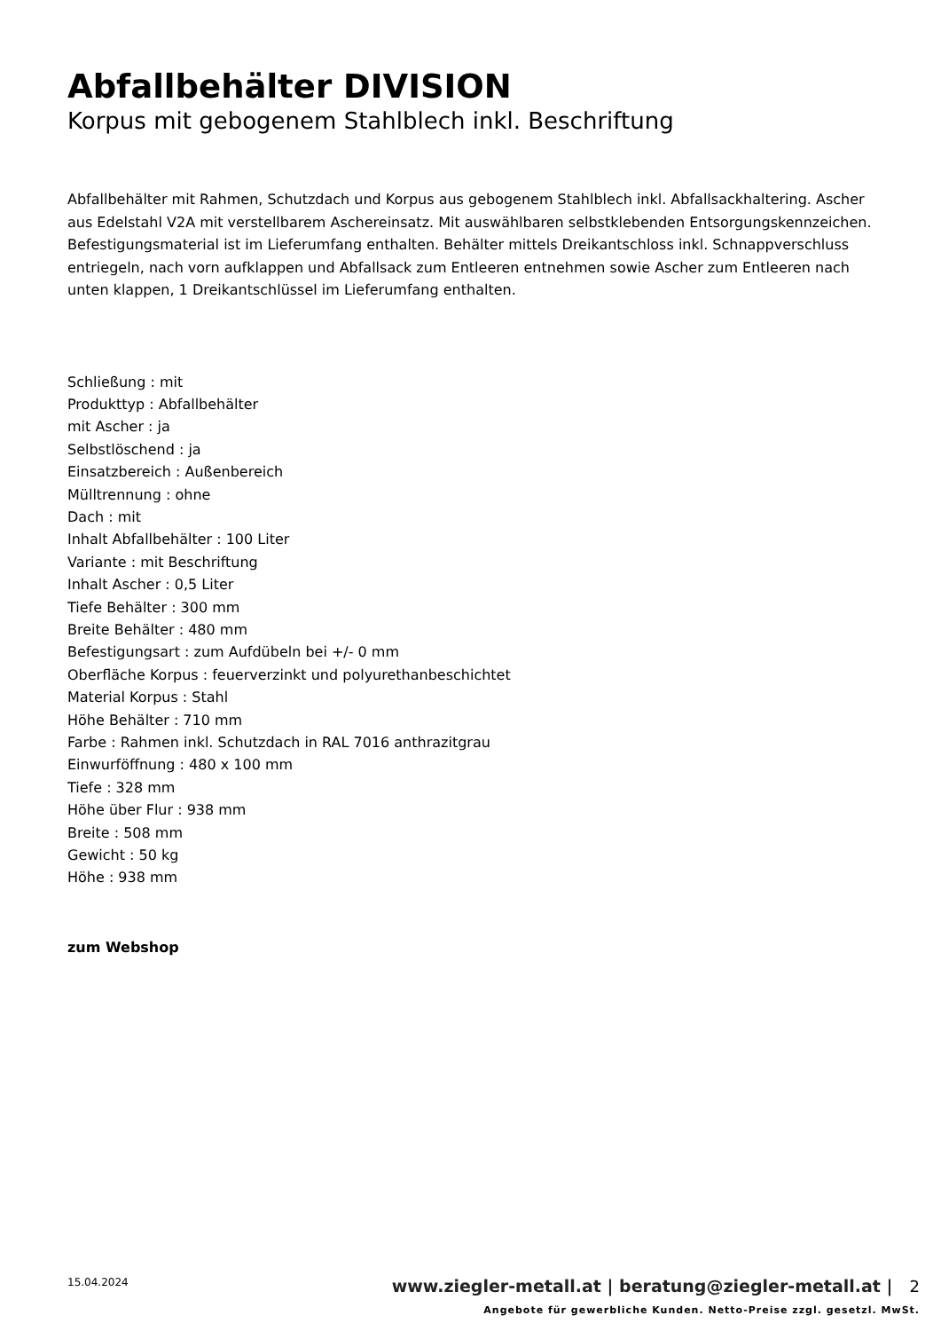Abfallbehälter DIVISION
Korpus mit gebogenem Stahlblech inkl. Beschriftung
Abfallbehälter mit Rahmen, Schutzdach und Korpus aus gebogenem Stahlblech inkl. Abfallsackhaltering. Ascher aus Edelstahl V2A mit verstellbarem Aschereinsatz. Mit auswählbaren selbstklebenden Entsorgungskennzeichen. Befestigungsmaterial ist im Lieferumfang enthalten. Behälter mittels Dreikantschloss inkl. Schnappverschluss entriegeln, nach vorn aufklappen und Abfallsack zum Entleeren entnehmen sowie Ascher zum Entleeren nach unten klappen, 1 Dreikantschlüssel im Lieferumfang enthalten.
Schließung : mit
Produkttyp : Abfallbehälter
mit Ascher : ja
Selbstlöschend : ja
Einsatzbereich : Außenbereich
Mülltrennung : ohne
Dach : mit
Inhalt Abfallbehälter : 100 Liter
Variante : mit Beschriftung
Inhalt Ascher : 0,5 Liter
Tiefe Behälter : 300 mm
Breite Behälter : 480 mm
Befestigungsart : zum Aufdübeln bei +/- 0 mm
Oberfläche Korpus : feuerverzinkt und polyurethanbeschichtet
Material Korpus : Stahl
Höhe Behälter : 710 mm
Farbe : Rahmen inkl. Schutzdach in RAL 7016 anthrazitgrau
Einwurföffnung : 480 x 100 mm
Tiefe : 328 mm
Höhe über Flur : 938 mm
Breite : 508 mm
Gewicht : 50 kg
Höhe : 938 mm
zum Webshop
15.04.2024
www.ziegler-metall.at | beratung@ziegler-metall.at | 2
Angebote für gewerbliche Kunden. Netto-Preise zzgl. gesetzl. MwSt.